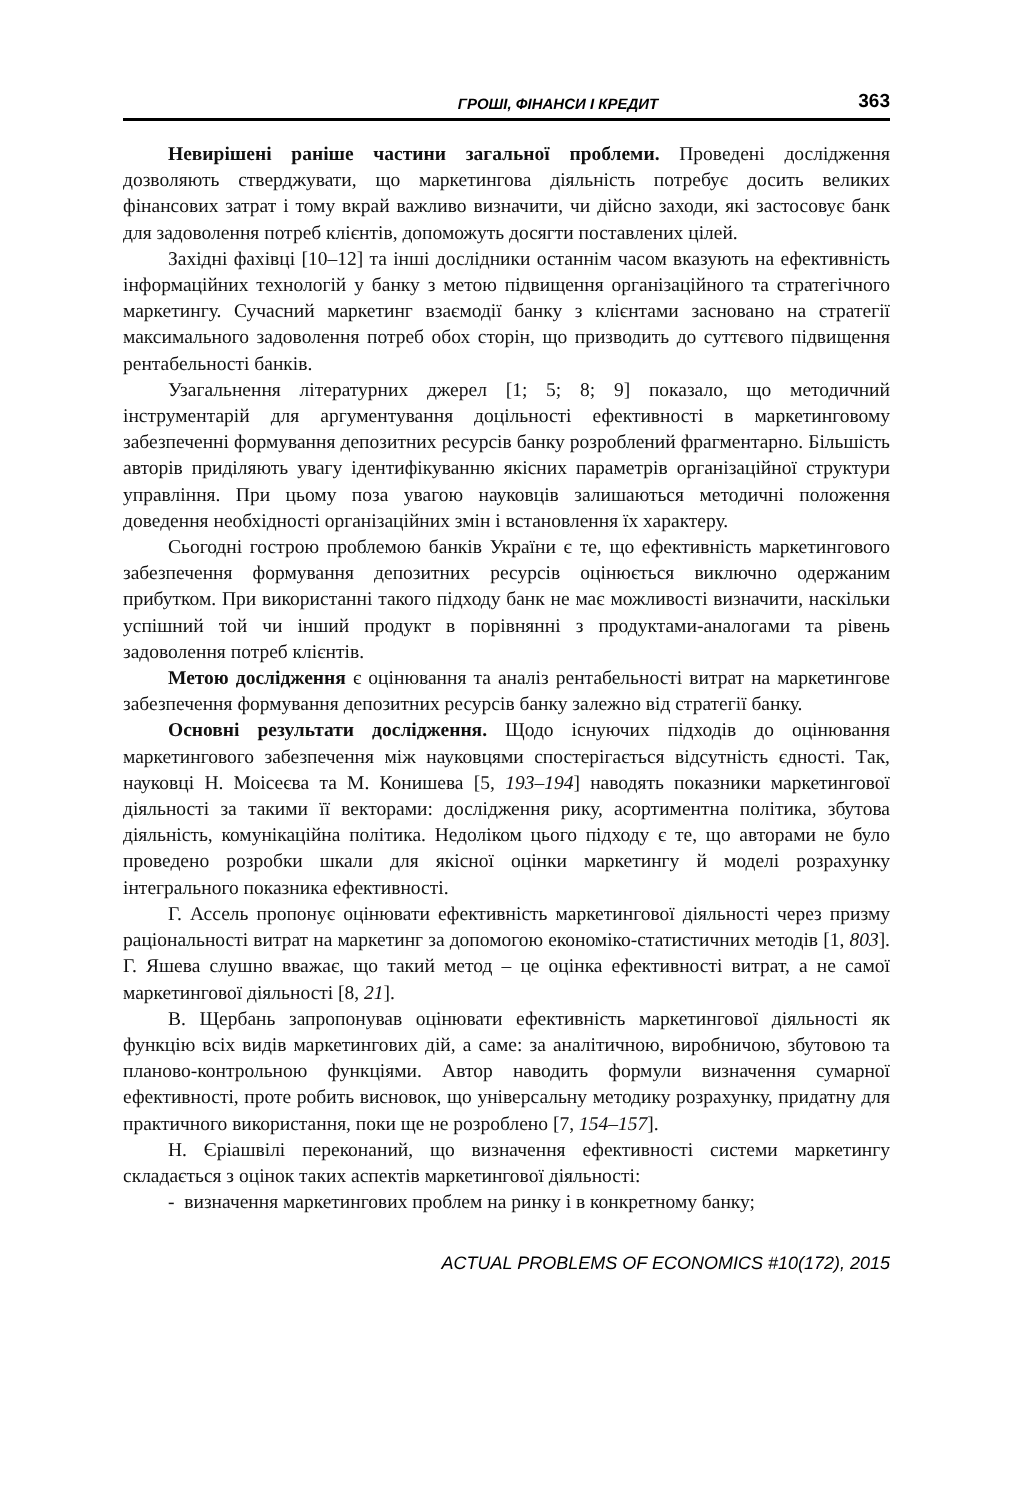ГРОШІ, ФІНАНСИ І КРЕДИТ 363
Невирішені раніше частини загальної проблеми. Проведені дослідження дозволяють стверджувати, що маркетингова діяльність потребує досить великих фінансових затрат і тому вкрай важливо визначити, чи дійсно заходи, які застосовує банк для задоволення потреб клієнтів, допоможуть досягти поставлених цілей.
Західні фахівці [10–12] та інші дослідники останнім часом вказують на ефективність інформаційних технологій у банку з метою підвищення організаційного та стратегічного маркетингу. Сучасний маркетинг взаємодії банку з клієнтами засновано на стратегії максимального задоволення потреб обох сторін, що призводить до суттєвого підвищення рентабельності банків.
Узагальнення літературних джерел [1; 5; 8; 9] показало, що методичний інструментарій для аргументування доцільності ефективності в маркетинговому забезпеченні формування депозитних ресурсів банку розроблений фрагментарно. Більшість авторів приділяють увагу ідентифікуванню якісних параметрів організаційної структури управління. При цьому поза увагою науковців залишаються методичні положення доведення необхідності організаційних змін і встановлення їх характеру.
Сьогодні гострою проблемою банків України є те, що ефективність маркетингового забезпечення формування депозитних ресурсів оцінюється виключно одержаним прибутком. При використанні такого підходу банк не має можливості визначити, наскільки успішний той чи інший продукт в порівнянні з продуктами-аналогами та рівень задоволення потреб клієнтів.
Метою дослідження є оцінювання та аналіз рентабельності витрат на маркетингове забезпечення формування депозитних ресурсів банку залежно від стратегії банку.
Основні результати дослідження. Щодо існуючих підходів до оцінювання маркетингового забезпечення між науковцями спостерігається відсутність єдності. Так, науковці Н. Моісеєва та М. Конишева [5, 193–194] наводять показники маркетингової діяльності за такими її векторами: дослідження рику, асортиментна політика, збутова діяльність, комунікаційна політика. Недоліком цього підходу є те, що авторами не було проведено розробки шкали для якісної оцінки маркетингу й моделі розрахунку інтегрального показника ефективності.
Г. Ассель пропонує оцінювати ефективність маркетингової діяльності через призму раціональності витрат на маркетинг за допомогою економіко-статистичних методів [1, 803]. Г. Яшева слушно вважає, що такий метод – це оцінка ефективності витрат, а не самої маркетингової діяльності [8, 21].
В. Щербань запропонував оцінювати ефективність маркетингової діяльності як функцію всіх видів маркетингових дій, а саме: за аналітичною, виробничою, збутовою та планово-контрольною функціями. Автор наводить формули визначення сумарної ефективності, проте робить висновок, що універсальну методику розрахунку, придатну для практичного використання, поки ще не розроблено [7, 154–157].
Н. Єріашвілі переконаний, що визначення ефективності системи маркетингу складається з оцінок таких аспектів маркетингової діяльності:
- визначення маркетингових проблем на ринку і в конкретному банку;
ACTUAL PROBLEMS OF ECONOMICS #10(172), 2015